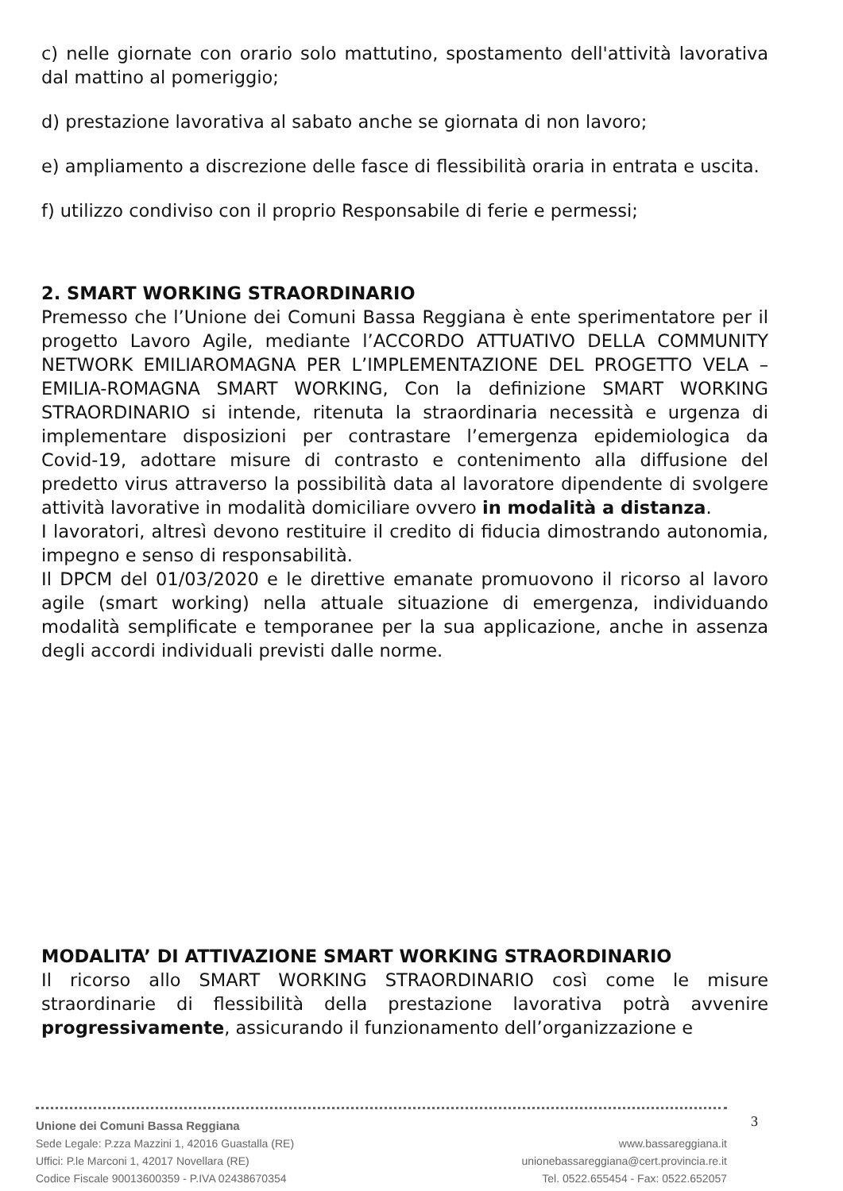c) nelle giornate con orario solo mattutino, spostamento dell'attività lavorativa dal mattino al pomeriggio;
d) prestazione lavorativa al sabato anche se giornata di non lavoro;
e) ampliamento a discrezione delle fasce di flessibilità oraria in entrata e uscita.
f) utilizzo condiviso con il proprio Responsabile di ferie e permessi;
2. SMART WORKING STRAORDINARIO
Premesso che l’Unione dei Comuni Bassa Reggiana è ente sperimentatore per il progetto Lavoro Agile, mediante l’ACCORDO ATTUATIVO DELLA COMMUNITY NETWORK EMILIAROMAGNA PER L’IMPLEMENTAZIONE DEL PROGETTO VELA – EMILIA-ROMAGNA SMART WORKING, Con la definizione SMART WORKING STRAORDINARIO si intende, ritenuta la straordinaria necessità e urgenza di implementare disposizioni per contrastare l’emergenza epidemiologica da Covid-19, adottare misure di contrasto e contenimento alla diffusione del predetto virus attraverso la possibilità data al lavoratore dipendente di svolgere attività lavorative in modalità domiciliare ovvero in modalità a distanza.
I lavoratori, altresì devono restituire il credito di fiducia dimostrando autonomia, impegno e senso di responsabilità.
Il DPCM del 01/03/2020 e le direttive emanate promuovono il ricorso al lavoro agile (smart working) nella attuale situazione di emergenza, individuando modalità semplificate e temporanee per la sua applicazione, anche in assenza degli accordi individuali previsti dalle norme.
MODALITA’ DI ATTIVAZIONE SMART WORKING STRAORDINARIO
Il ricorso allo SMART WORKING STRAORDINARIO così come le misure straordinarie di flessibilità della prestazione lavorativa potrà avvenire progressivamente, assicurando il funzionamento dell’organizzazione e
Unione dei Comuni Bassa Reggiana
Sede Legale: P.zza Mazzini 1, 42016 Guastalla (RE)
Uffici: P.le Marconi 1, 42017 Novellara (RE)
Codice Fiscale 90013600359 - P.IVA 02438670354
www.bassareggiana.it
unionebassareggiana@cert.provincia.re.it
Tel. 0522.655454 - Fax: 0522.652057
3